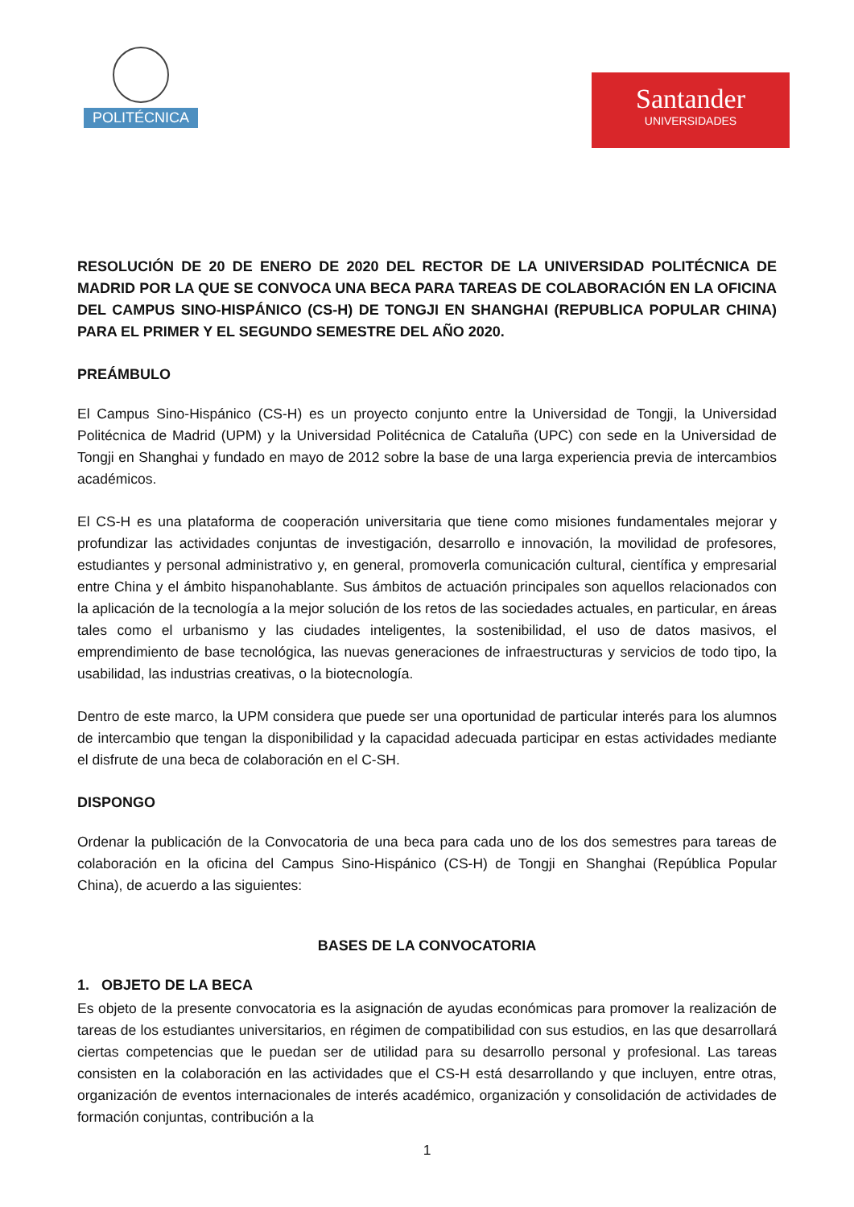POLITÉCNICA
Santander
UNIVERSIDADES
RESOLUCIÓN DE 20 DE ENERO DE 2020 DEL RECTOR DE LA UNIVERSIDAD POLITÉCNICA DE MADRID POR LA QUE SE CONVOCA UNA BECA PARA TAREAS DE COLABORACIÓN EN LA OFICINA DEL CAMPUS SINO-HISPÁNICO (CS-H) DE TONGJI EN SHANGHAI (REPUBLICA POPULAR CHINA) PARA EL PRIMER Y EL SEGUNDO SEMESTRE DEL AÑO 2020.
PREÁMBULO
El Campus Sino-Hispánico (CS-H) es un proyecto conjunto entre la Universidad de Tongji, la Universidad Politécnica de Madrid (UPM) y la Universidad Politécnica de Cataluña (UPC) con sede en la Universidad de Tongji en Shanghai y fundado en mayo de 2012 sobre la base de una larga experiencia previa de intercambios académicos.
El CS-H es una plataforma de cooperación universitaria que tiene como misiones fundamentales mejorar y profundizar las actividades conjuntas de investigación, desarrollo e innovación, la movilidad de profesores, estudiantes y personal administrativo y, en general, promoverla comunicación cultural, científica y empresarial entre China y el ámbito hispanohablante. Sus ámbitos de actuación principales son aquellos relacionados con la aplicación de la tecnología a la mejor solución de los retos de las sociedades actuales, en particular, en áreas tales como el urbanismo y las ciudades inteligentes, la sostenibilidad, el uso de datos masivos, el emprendimiento de base tecnológica, las nuevas generaciones de infraestructuras y servicios de todo tipo, la usabilidad, las industrias creativas, o la biotecnología.
Dentro de este marco, la UPM considera que puede ser una oportunidad de particular interés para los alumnos de intercambio que tengan la disponibilidad y la capacidad adecuada participar en estas actividades mediante el disfrute de una beca de colaboración en el C-SH.
DISPONGO
Ordenar la publicación de la Convocatoria de una beca para cada uno de los dos semestres para tareas de colaboración en la oficina del Campus Sino-Hispánico (CS-H) de Tongji en Shanghai (República Popular China), de acuerdo a las siguientes:
BASES DE LA CONVOCATORIA
1. OBJETO DE LA BECA
Es objeto de la presente convocatoria es la asignación de ayudas económicas para promover la realización de tareas de los estudiantes universitarios, en régimen de compatibilidad con sus estudios, en las que desarrollará ciertas competencias que le puedan ser de utilidad para su desarrollo personal y profesional. Las tareas consisten en la colaboración en las actividades que el CS-H está desarrollando y que incluyen, entre otras, organización de eventos internacionales de interés académico, organización y consolidación de actividades de formación conjuntas, contribución a la
1